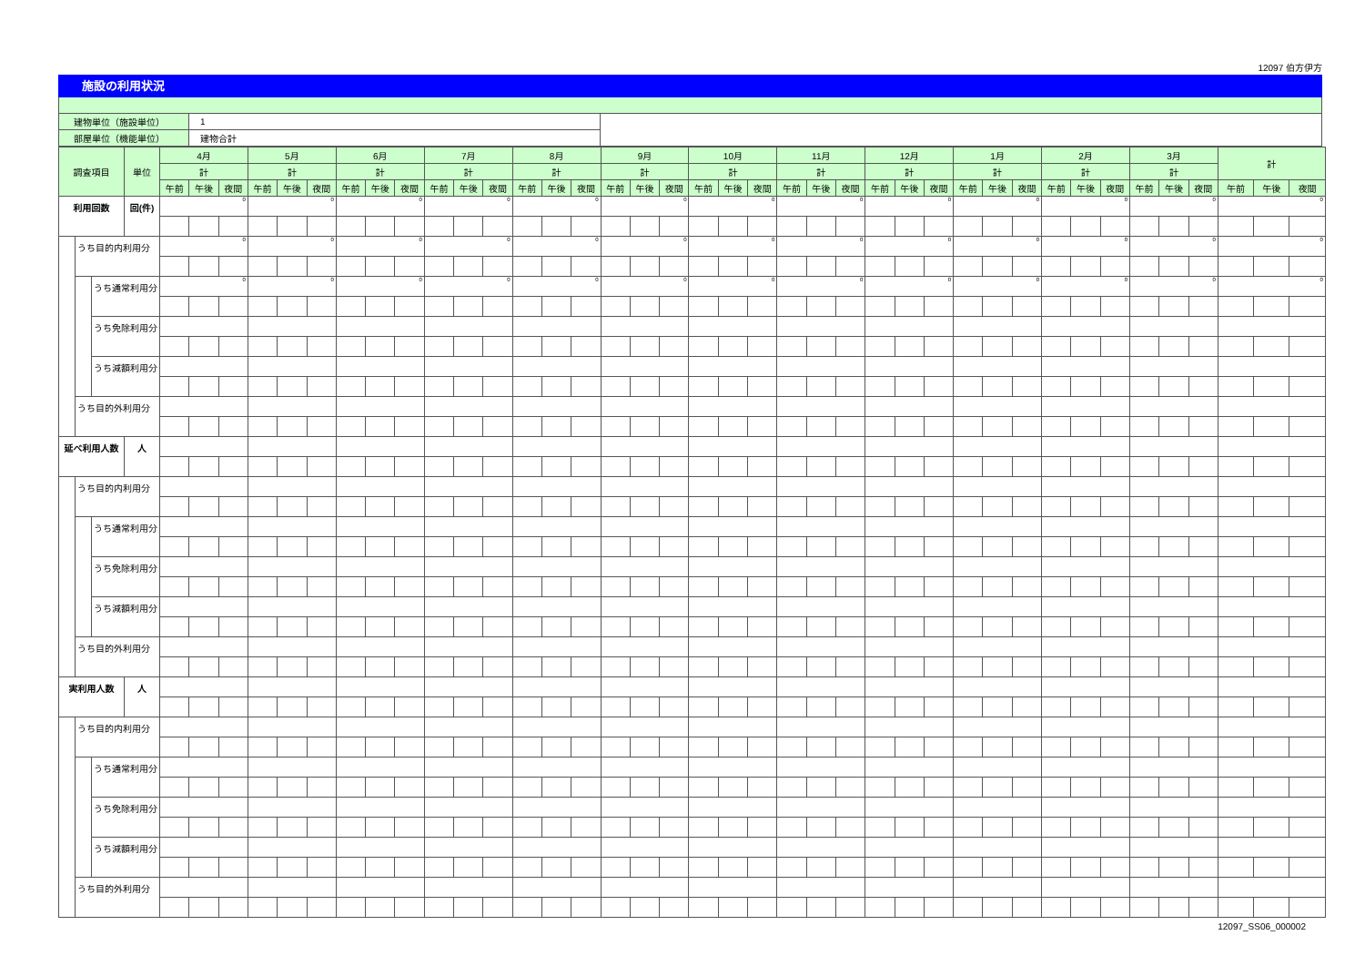12097 伯方伊方
施設の利用状況
| 建物単位（施設単位） | 1 | |
| 部屋単位（機能単位） | 建物合計 | |
| 調査項目 | | | 単位 | 4月 | | | 5月 | | | 6月 | | | 7月 | | | 8月 | | | 9月 | | | 10月 | | | 11月 | | | 12月 | | | 1月 | | | 2月 | | | 3月 | | | 計 | | |
| --- | --- | --- | --- | --- | --- | --- | --- | --- | --- | --- | --- | --- | --- | --- | --- | --- | --- | --- | --- | --- | --- | --- | --- | --- | --- | --- | --- | --- | --- | --- | --- | --- | --- | --- | --- | --- | --- | --- | --- | --- | --- | --- |
| | | | | 計 | | | 計 | | | 計 | | | 計 | | | 計 | | | 計 | | | 計 | | | 計 | | | 計 | | | 計 | | | 計 | | | 計 | | | | | |
| | | | | 午前 | 午後 | 夜間 | 午前 | 午後 | 夜間 | 午前 | 午後 | 夜間 | 午前 | 午後 | 夜間 | 午前 | 午後 | 夜間 | 午前 | 午後 | 夜間 | 午前 | 午後 | 夜間 | 午前 | 午後 | 夜間 | 午前 | 午後 | 夜間 | 午前 | 午後 | 夜間 | 午前 | 午後 | 夜間 | 午前 | 午後 | 夜間 | 午前 | 午後 | 夜間 |
| 利用回数 | | | 回(件) | 0 | | | 0 | | | 0 | | | 0 | | | 0 | | | 0 | | | 0 | | | 0 | | | 0 | | | 0 | | | 0 | | | 0 | | | 0 | | |
| | うち目的内利用分 | | | 0 | | | 0 | | | 0 | | | 0 | | | 0 | | | 0 | | | 0 | | | 0 | | | 0 | | | 0 | | | 0 | | | 0 | | | 0 | | |
| | | うち通常利用分 | | 0 | | | 0 | | | 0 | | | 0 | | | 0 | | | 0 | | | 0 | | | 0 | | | 0 | | | 0 | | | 0 | | | 0 | | | 0 | | |
| | | うち免除利用分 | | | | | | | | | | | | | | | | | | | | | | | | | | | | | | | | | | | | | | | | |
| | | うち減額利用分 | | | | | | | | | | | | | | | | | | | | | | | | | | | | | | | | | | | | | | | | |
| | うち目的外利用分 | | | | | | | | | | | | | | | | | | | | | | | | | | | | | | | | | | | | | | | | | |
| 延べ利用人数 | | | 人 | | | | | | | | | | | | | | | | | | | | | | | | | | | | | | | | | | | | | | | |
| | うち目的内利用分 | | | | | | | | | | | | | | | | | | | | | | | | | | | | | | | | | | | | | | | | | |
| | | うち通常利用分 | | | | | | | | | | | | | | | | | | | | | | | | | | | | | | | | | | | | | | | | |
| | | うち免除利用分 | | | | | | | | | | | | | | | | | | | | | | | | | | | | | | | | | | | | | | | | |
| | | うち減額利用分 | | | | | | | | | | | | | | | | | | | | | | | | | | | | | | | | | | | | | | | | |
| | うち目的外利用分 | | | | | | | | | | | | | | | | | | | | | | | | | | | | | | | | | | | | | | | | | |
| 実利用人数 | | | 人 | | | | | | | | | | | | | | | | | | | | | | | | | | | | | | | | | | | | | | | |
| | うち目的内利用分 | | | | | | | | | | | | | | | | | | | | | | | | | | | | | | | | | | | | | | | | | |
| | | うち通常利用分 | | | | | | | | | | | | | | | | | | | | | | | | | | | | | | | | | | | | | | | | |
| | | うち免除利用分 | | | | | | | | | | | | | | | | | | | | | | | | | | | | | | | | | | | | | | | | |
| | | うち減額利用分 | | | | | | | | | | | | | | | | | | | | | | | | | | | | | | | | | | | | | | | | |
| | うち目的外利用分 | | | | | | | | | | | | | | | | | | | | | | | | | | | | | | | | | | | | | | | | | |
12097_SS06_000002